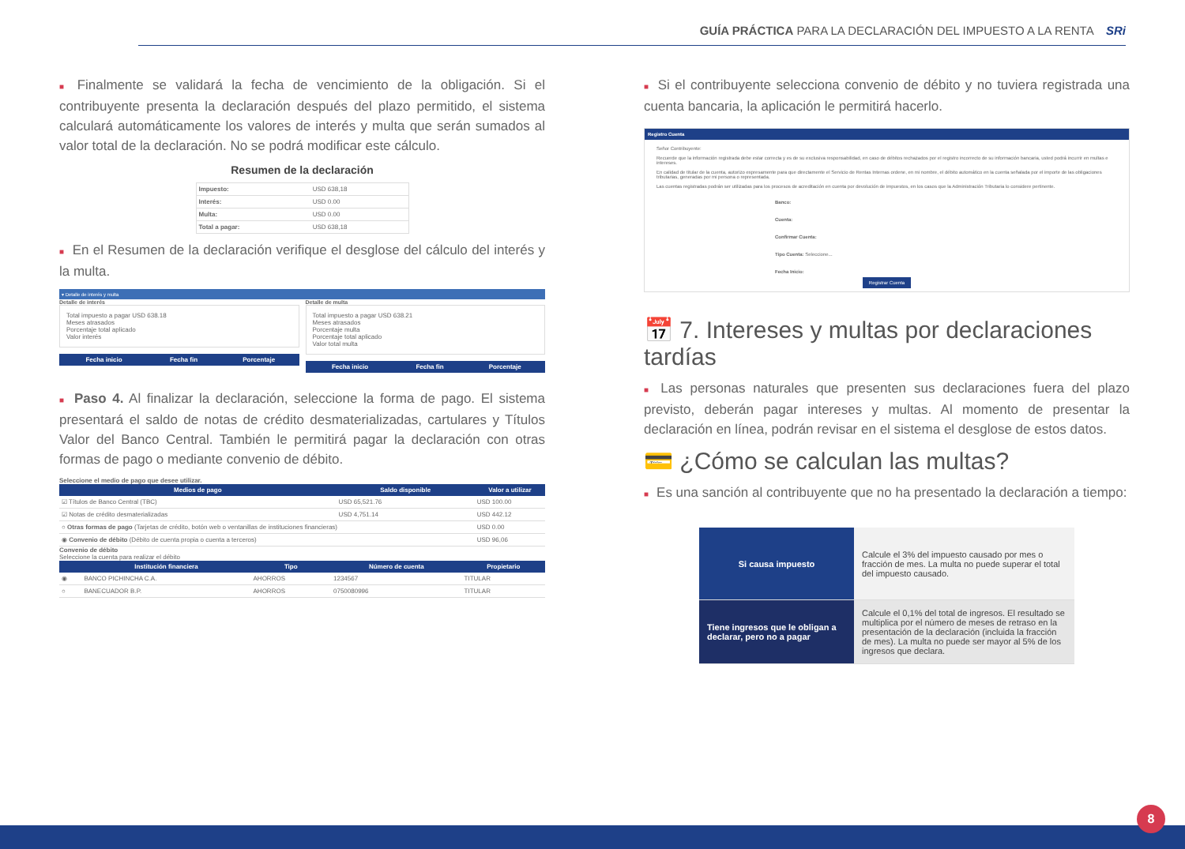GUÍA PRÁCTICA PARA LA DECLARACIÓN DEL IMPUESTO A LA RENTA SRi
■ Finalmente se validará la fecha de vencimiento de la obligación. Si el contribuyente presenta la declaración después del plazo permitido, el sistema calculará automáticamente los valores de interés y multa que serán sumados al valor total de la declaración. No se podrá modificar este cálculo.
Resumen de la declaración
| Impuesto: | USD 638,18 |
| Interés: | USD 0.00 |
| Multa: | USD 0.00 |
| Total a pagar: | USD 638,18 |
■ En el Resumen de la declaración verifique el desglose del cálculo del interés y la multa.
▾ Detalle de interés y multa
Detalle de interés
Total impuesto a pagar USD 638.18
Meses atrasados
Porcentaje total aplicado
Valor interés
| Fecha inicio | Fecha fin | Porcentaje |
| --- | --- | --- |
Detalle de multa
Total impuesto a pagar USD 638.21
Meses atrasados
Porcentaje multa
Porcentaje total aplicado
Valor total multa
| Fecha inicio | Fecha fin | Porcentaje |
| --- | --- | --- |
■ Paso 4. Al finalizar la declaración, seleccione la forma de pago. El sistema presentará el saldo de notas de crédito desmaterializadas, cartulares y Títulos Valor del Banco Central. También le permitirá pagar la declaración con otras formas de pago o mediante convenio de débito.
Seleccione el medio de pago que desee utilizar.
| Medios de pago | Saldo disponible | Valor a utilizar |
| --- | --- | --- |
| ☑ Títulos de Banco Central (TBC) | USD 65,521.76 | USD 100.00 |
| ☑ Notas de crédito desmaterializadas | USD 4,751.14 | USD 442.12 |
| ○ Otras formas de pago (Tarjetas de crédito, botón web o ventanillas de instituciones financieras) | | USD 0.00 |
| ◉ Convenio de débito (Débito de cuenta propia o cuenta a terceros) | | USD 96,06 |
Convenio de débito
Seleccione la cuenta para realizar el débito
| | Institución financiera | Tipo | Número de cuenta | Propietario |
| --- | --- | --- | --- | --- |
| ◉ | BANCO PICHINCHA C.A. | AHORROS | 1234567 | TITULAR |
| ○ | BANECUADOR B.P. | AHORROS | 0750080996 | TITULAR |
■ Si el contribuyente selecciona convenio de débito y no tuviera registrada una cuenta bancaria, la aplicación le permitirá hacerlo.
Registro Cuenta
Señor Contribuyente:
Recuerde que la información registrada debe estar correcta y es de su exclusiva responsabilidad, en caso de débitos rechazados por el registro incorrecto de su información bancaria, usted podrá incurrir en multas e intereses.
En calidad de titular de la cuenta, autorizo expresamente para que directamente el Servicio de Rentas Internas ordene, en mi nombre, el débito automático en la cuenta señalada por el importe de las obligaciones tributarias, generadas por mi persona o representada.
Las cuentas registradas podrán ser utilizadas para los procesos de acreditación en cuenta por devolución de impuestos, en los casos que la Administración Tributaria lo considere pertinente.
Banco:
Cuenta:
Confirmar Cuenta:
Tipo Cuenta: Seleccione...
Fecha Inicio:
Registrar Cuenta
📅 7. Intereses y multas por declaraciones tardías
■ Las personas naturales que presenten sus declaraciones fuera del plazo previsto, deberán pagar intereses y multas. Al momento de presentar la declaración en línea, podrán revisar en el sistema el desglose de estos datos.
💳 ¿Cómo se calculan las multas?
■ Es una sanción al contribuyente que no ha presentado la declaración a tiempo:
| Si causa impuesto | Calcule el 3% del impuesto causado por mes o fracción de mes. La multa no puede superar el total del impuesto causado. |
| Tiene ingresos que le obligan a declarar, pero no a pagar | Calcule el 0,1% del total de ingresos. El resultado se multiplica por el número de meses de retraso en la presentación de la declaración (incluida la fracción de mes). La multa no puede ser mayor al 5% de los ingresos que declara. |
8